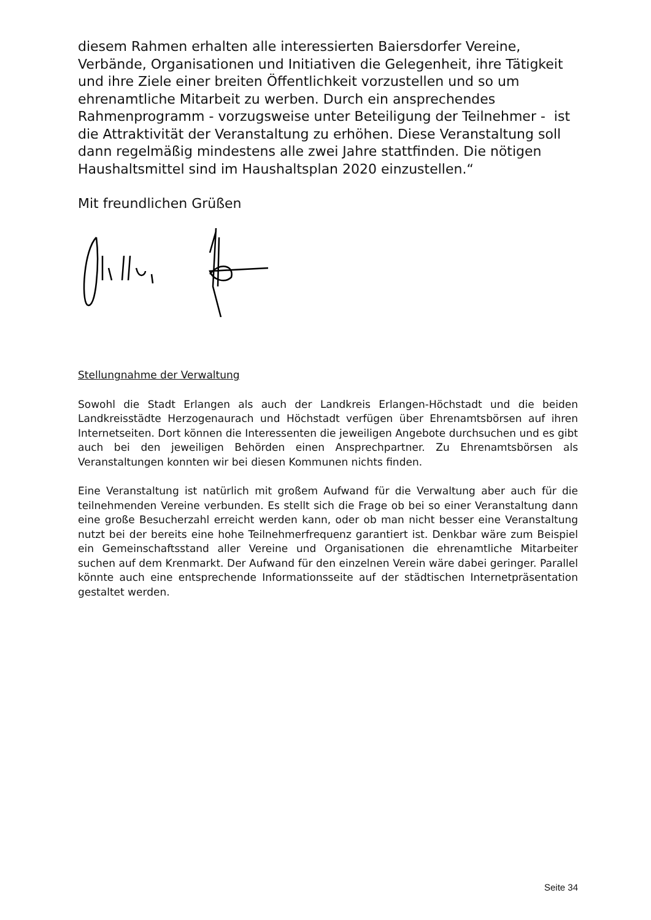diesem Rahmen erhalten alle interessierten Baiersdorfer Vereine, Verbände, Organisationen und Initiativen die Gelegenheit, ihre Tätigkeit und ihre Ziele einer breiten Öffentlichkeit vorzustellen und so um ehrenamtliche Mitarbeit zu werben. Durch ein ansprechendes Rahmenprogramm - vorzugsweise unter Beteiligung der Teilnehmer - ist die Attraktivität der Veranstaltung zu erhöhen. Diese Veranstaltung soll dann regelmäßig mindestens alle zwei Jahre stattfinden. Die nötigen Haushaltsmittel sind im Haushaltsplan 2020 einzustellen.“
Mit freundlichen Grüßen
Stellungnahme der Verwaltung
Sowohl die Stadt Erlangen als auch der Landkreis Erlangen-Höchstadt und die beiden Landkreisstädte Herzogenaurach und Höchstadt verfügen über Ehrenamtsbörsen auf ihren Internetseiten. Dort können die Interessenten die jeweiligen Angebote durchsuchen und es gibt auch bei den jeweiligen Behörden einen Ansprechpartner. Zu Ehrenamtsbörsen als Veranstaltungen konnten wir bei diesen Kommunen nichts finden.
Eine Veranstaltung ist natürlich mit großem Aufwand für die Verwaltung aber auch für die teilnehmenden Vereine verbunden. Es stellt sich die Frage ob bei so einer Veranstaltung dann eine große Besucherzahl erreicht werden kann, oder ob man nicht besser eine Veranstaltung nutzt bei der bereits eine hohe Teilnehmerfrequenz garantiert ist. Denkbar wäre zum Beispiel ein Gemeinschaftsstand aller Vereine und Organisationen die ehrenamtliche Mitarbeiter suchen auf dem Krenmarkt. Der Aufwand für den einzelnen Verein wäre dabei geringer. Parallel könnte auch eine entsprechende Informationsseite auf der städtischen Internetpräsentation gestaltet werden.
Seite 34